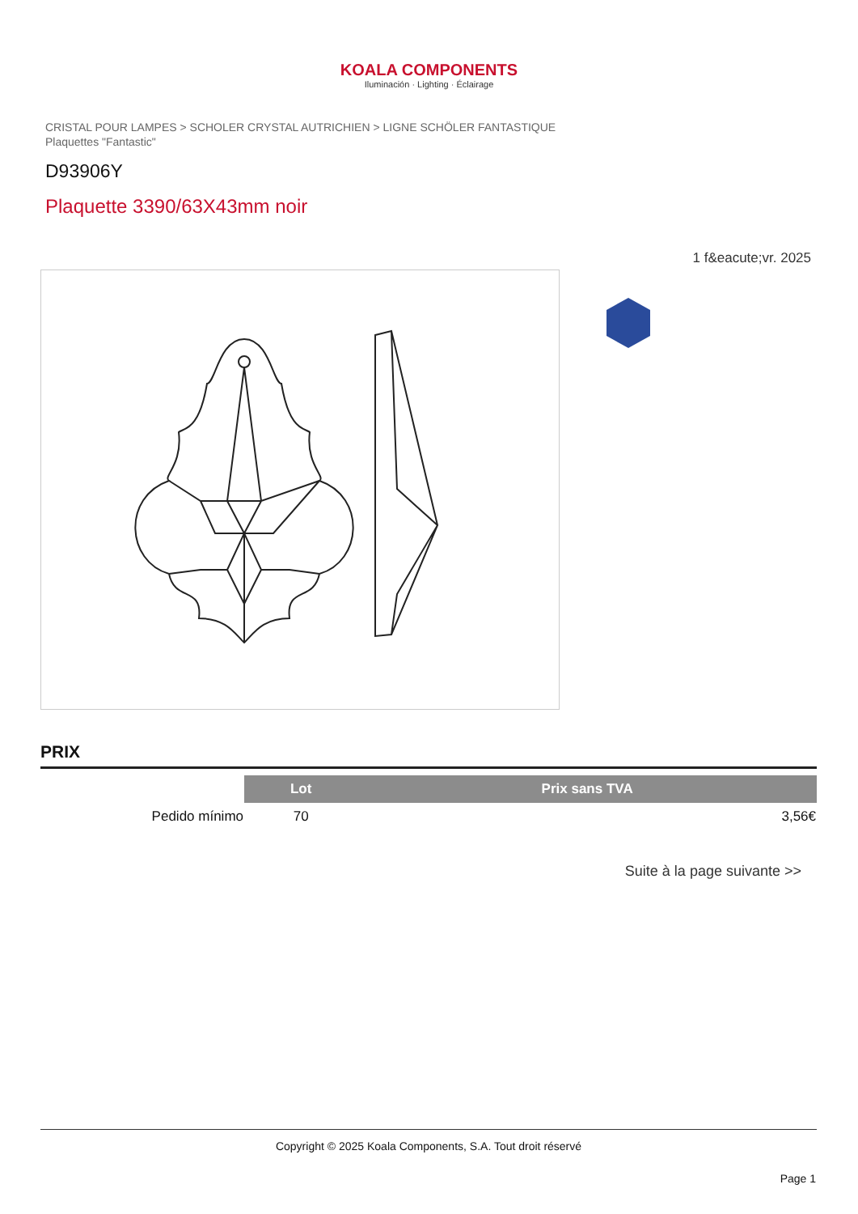KOALA COMPONENTS
Iluminación · Lighting · Éclairage
CRISTAL POUR LAMPES > SCHOLER CRYSTAL AUTRICHIEN > LIGNE SCHÖLER FANTASTIQUE
Plaquettes "Fantastic"
D93906Y
Plaquette 3390/63X43mm noir
1 f&eacute;vr. 2025
PRIX
| | Lot | Prix sans TVA |
| Pedido mínimo | 70 | 3,56€ |
Suite à la page suivante >>
Copyright © 2025 Koala Components, S.A. Tout droit réservé
Page 1